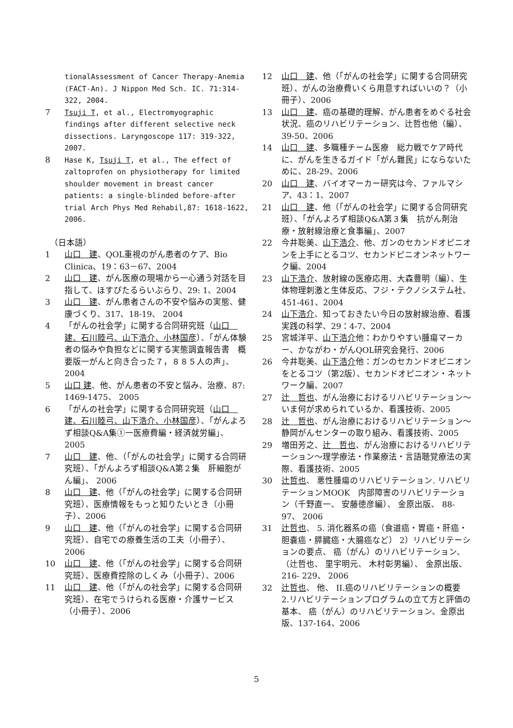tionalAssessment of Cancer Therapy-Anemia (FACT-An). J Nippon Med Sch. IC. 71:314-322, 2004.
7 Tsuji T, et al., Electromyographic findings after different selective neck dissections. Laryngoscope 117: 319-322, 2007.
8 Hase K, Tsuji T, et al., The effect of zaltoprofen on physiotherapy for limited shoulder movement in breast cancer patients: a single-blinded before-after trial Arch Phys Med Rehabil,87: 1618-1622, 2006.
（日本語）
1 山口　建、QOL重視のがん患者のケア、Bio Clinica、19：63－67、2004
2 山口　建、がん医療の現場から一心通う対話を目指して、ほすぴたるらいぶらり、29: 1、2004
3 山口　建、がん患者さんの不安や悩みの実態、健康づくり、317、18-19、 2004
4 「がんの社会学」に関する合同研究班（山口　建、石川睦弓、山下浩介、小林国彦）、「がん体験者の悩みや負担などに関する実態調査報告書　概要版一がんと向き合った７，８８５人の声」、2004
5 山口 建、他、がん患者の不安と悩み、治療、87: 1469-1475、 2005
6 「がんの社会学」に関する合同研究班（山口　建、石川睦弓、山下浩介、小林国彦）、「がんよろず相談Q&A集①一医療費編・経済就労編」、2005
7 山口　建、他、（「がんの社会学」に関する合同研究班）、「がんよろず相談Q&A第２集　肝細胞がん編」、 2006
8 山口　建、他（「がんの社会学」に関する合同研究班）、医療情報をもっと知りたいとき（小冊子）、2006
9 山口　建、他（「がんの社会学」に関する合同研究班）、自宅での療養生活の工夫（小冊子）、2006
10 山口　建、他（「がんの社会学」に関する合同研究班）、医療費控除のしくみ（小冊子）、2006
11 山口　建、他（「がんの社会学」に関する合同研究班）、在宅でうけられる医療・介護サービス（小冊子）、2006
12 山口　建、他（「がんの社会学」に関する合同研究班）、がんの治療費いくら用意すればいいの？（小冊子）、2006
13 山口　建、癌の基礎的理解、がん患者をめぐる社会状況、癌のリハビリテーション、辻哲也他（編）、39-50、2006
14 山口　建、多職種チーム医療　総力戦でケア時代に、がんを生きるガイド「がん難民」にならないために、28-29、2006
20 山口　建、バイオマーカー研究は今、ファルマシア、43：1、2007
21 山口　建、他（「がんの社会学」に関する合同研究班）、「がんよろず相談Q&A第３集　抗がん剤治療・放射線治療と食事編」、2007
22 今井聡美、山下浩介、他、ガンのセカンドオピニオンを上手にとるコツ、セカンドピニオンネットワーク編、2004
23 山下浩介、放射線の医療応用、大森豊明（編）、生体物理刺激と生体反応、フジ・テクノシステム社、451-461、2004
24 山下浩介、知っておきたい今日の放射線治療、看護実践の科学、29：4-7、2004
25 宮城洋平、山下浩介他：わかりやすい腫瘍マーカー、かながわ・がんQOL研究会発行、2006
26 今井聡美、山下浩介他：ガンのセカンドオピニオンをとるコツ（第2版）、セカンドオピニオン・ネットワーク編、2007
27 辻　哲也、がん治療におけるリハビリテーション～いま何が求められているか、看護技術、2005
28 辻　哲也、がん治療におけるリハビリテーション～静岡がんセンターの取り組み、看護技術、2005
29 増田芳之、辻　哲也、がん治療におけるリハビリテーション～理学療法・作業療法・言語聴覚療法の実際、看護技術、2005
30 辻哲也、 悪性腫瘍のリハビリテーション. リハビリテーションMOOK　内部障害のリハビリテーション（千野直一、 安藤徳彦編）、 金原出版、 88- 97、 2006
31 辻哲也、 5. 消化器系の癌（食道癌・胃癌・肝癌・胆嚢癌・膵臓癌・大腸癌など） 2）リハビリテーションの要点、 癌（がん）のリハビリテーション、（辻哲也、 里宇明元、 木村彰男編）、 金原出版、 216- 229、 2006
32 辻哲也、 他、 II.癌のリハビリテーションの概要　2.リハビリテーションプログラムの立て方と評価の基本、 癌（がん）のリハビリテーション、金原出版、137-164、2006
5